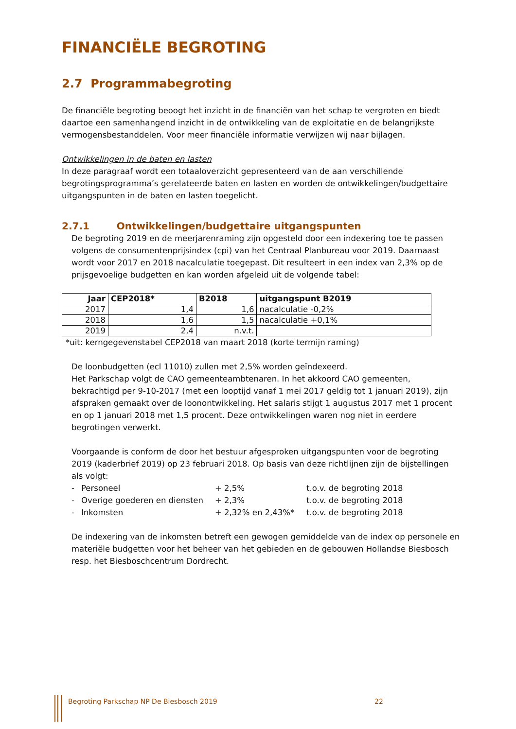FINANCIËLE BEGROTING
2.7 Programmabegroting
De financiële begroting beoogt het inzicht in de financiën van het schap te vergroten en biedt daartoe een samenhangend inzicht in de ontwikkeling van de exploitatie en de belangrijkste vermogensbestanddelen. Voor meer financiële informatie verwijzen wij naar bijlagen.
Ontwikkelingen in de baten en lasten
In deze paragraaf wordt een totaaloverzicht gepresenteerd van de aan verschillende begrotingsprogramma’s gerelateerde baten en lasten en worden de ontwikkelingen/budgettaire uitgangspunten in de baten en lasten toegelicht.
2.7.1 Ontwikkelingen/budgettaire uitgangspunten
De begroting 2019 en de meerjarenraming zijn opgesteld door een indexering toe te passen volgens de consumentenprijsindex (cpi) van het Centraal Planbureau voor 2019. Daarnaast wordt voor 2017 en 2018 nacalculatie toegepast. Dit resulteert in een index van 2,3% op de prijsgevoelige budgetten en kan worden afgeleid uit de volgende tabel:
| Jaar | CEP2018* | B2018 | uitgangspunt B2019 |
| --- | --- | --- | --- |
| 2017 | 1,4 | 1,6 | nacalculatie -0,2% |
| 2018 | 1,6 | 1,5 | nacalculatie +0,1% |
| 2019 | 2,4 | n.v.t. | |
*uit: kerngegevenstabel CEP2018 van maart 2018 (korte termijn raming)
De loonbudgetten (ecl 11010) zullen met 2,5% worden geïndexeerd.
Het Parkschap volgt de CAO gemeenteambtenaren. In het akkoord CAO gemeenten, bekrachtigd per 9-10-2017 (met een looptijd vanaf 1 mei 2017 geldig tot 1 januari 2019), zijn afspraken gemaakt over de loonontwikkeling. Het salaris stijgt 1 augustus 2017 met 1 procent en op 1 januari 2018 met 1,5 procent. Deze ontwikkelingen waren nog niet in eerdere begrotingen verwerkt.
Voorgaande is conform de door het bestuur afgesproken uitgangspunten voor de begroting 2019 (kaderbrief 2019) op 23 februari 2018. Op basis van deze richtlijnen zijn de bijstellingen als volgt:
| - | Personeel | + 2,5% | t.o.v. de begroting 2018 |
| - | Overige goederen en diensten | + 2,3% | t.o.v. de begroting 2018 |
| - | Inkomsten | + 2,32% en 2,43%* | t.o.v. de begroting 2018 |
De indexering van de inkomsten betreft een gewogen gemiddelde van de index op personele en materiële budgetten voor het beheer van het gebieden en de gebouwen Hollandse Biesbosch resp. het Biesboschcentrum Dordrecht.
Begroting Parkschap NP De Biesbosch 2019 22